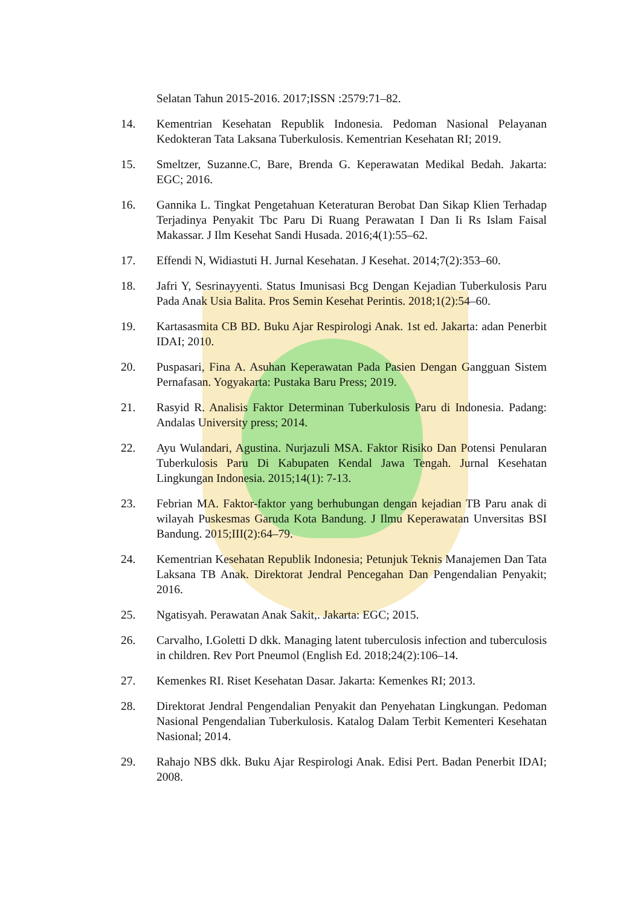Selatan Tahun 2015-2016. 2017;ISSN :2579:71–82.
14. Kementrian Kesehatan Republik Indonesia. Pedoman Nasional Pelayanan Kedokteran Tata Laksana Tuberkulosis. Kementrian Kesehatan RI; 2019.
15. Smeltzer, Suzanne.C, Bare, Brenda G. Keperawatan Medikal Bedah. Jakarta: EGC; 2016.
16. Gannika L. Tingkat Pengetahuan Keteraturan Berobat Dan Sikap Klien Terhadap Terjadinya Penyakit Tbc Paru Di Ruang Perawatan I Dan Ii Rs Islam Faisal Makassar. J Ilm Kesehat Sandi Husada. 2016;4(1):55–62.
17. Effendi N, Widiastuti H. Jurnal Kesehatan. J Kesehat. 2014;7(2):353–60.
18. Jafri Y, Sesrinayyenti. Status Imunisasi Bcg Dengan Kejadian Tuberkulosis Paru Pada Anak Usia Balita. Pros Semin Kesehat Perintis. 2018;1(2):54–60.
19. Kartasasmita CB BD. Buku Ajar Respirologi Anak. 1st ed. Jakarta: adan Penerbit IDAI; 2010.
20. Puspasari, Fina A. Asuhan Keperawatan Pada Pasien Dengan Gangguan Sistem Pernafasan. Yogyakarta: Pustaka Baru Press; 2019.
21. Rasyid R. Analisis Faktor Determinan Tuberkulosis Paru di Indonesia. Padang: Andalas University press; 2014.
22. Ayu Wulandari, Agustina. Nurjazuli MSA. Faktor Risiko Dan Potensi Penularan Tuberkulosis Paru Di Kabupaten Kendal Jawa Tengah. Jurnal Kesehatan Lingkungan Indonesia. 2015;14(1): 7-13.
23. Febrian MA. Faktor-faktor yang berhubungan dengan kejadian TB Paru anak di wilayah Puskesmas Garuda Kota Bandung. J Ilmu Keperawatan Unversitas BSI Bandung. 2015;III(2):64–79.
24. Kementrian Kesehatan Republik Indonesia; Petunjuk Teknis Manajemen Dan Tata Laksana TB Anak. Direktorat Jendral Pencegahan Dan Pengendalian Penyakit; 2016.
25. Ngatisyah. Perawatan Anak Sakit,. Jakarta: EGC; 2015.
26. Carvalho, I.Goletti D dkk. Managing latent tuberculosis infection and tuberculosis in children. Rev Port Pneumol (English Ed. 2018;24(2):106–14.
27. Kemenkes RI. Riset Kesehatan Dasar. Jakarta: Kemenkes RI; 2013.
28. Direktorat Jendral Pengendalian Penyakit dan Penyehatan Lingkungan. Pedoman Nasional Pengendalian Tuberkulosis. Katalog Dalam Terbit Kementeri Kesehatan Nasional; 2014.
29. Rahajo NBS dkk. Buku Ajar Respirologi Anak. Edisi Pert. Badan Penerbit IDAI; 2008.